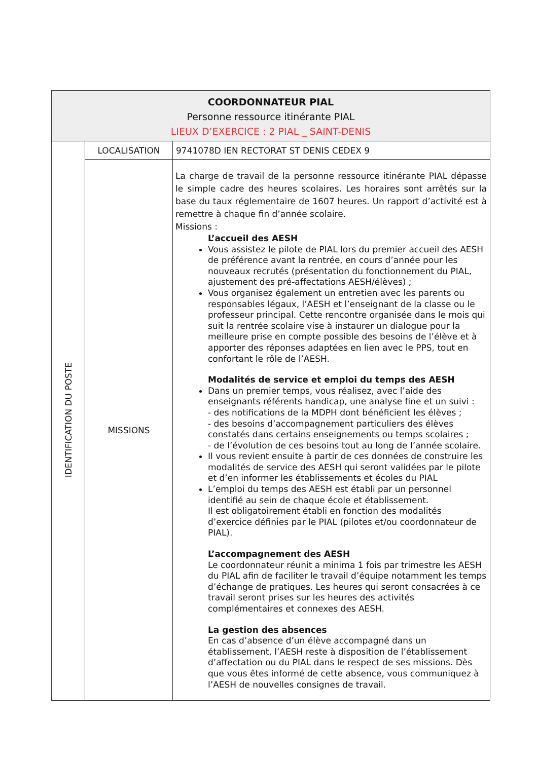| COORDONNATEUR PIAL Personne ressource itinérante PIAL LIEUX D’EXERCICE : 2 PIAL _ SAINT-DENIS | | |
| IDENTIFICATION DU POSTE | LOCALISATION | 9741078D IEN RECTORAT ST DENIS CEDEX 9 |
| | MISSIONS | La charge de travail de la personne ressource itinérante PIAL dépasse le simple cadre des heures scolaires. Les horaires sont arrêtés sur la base du taux réglementaire de 1607 heures. Un rapport d’activité est à remettre à chaque fin d’année scolaire. Missions : L’accueil des AESH Vous assistez le pilote de PIAL lors du premier accueil des AESH de préférence avant la rentrée, en cours d’année pour les nouveaux recrutés (présentation du fonctionnement du PIAL, ajustement des pré-affectations AESH/élèves) ; Vous organisez également un entretien avec les parents ou responsables légaux, l’AESH et l’enseignant de la classe ou le professeur principal. Cette rencontre organisée dans le mois qui suit la rentrée scolaire vise à instaurer un dialogue pour la meilleure prise en compte possible des besoins de l’élève et à apporter des réponses adaptées en lien avec le PPS, tout en confortant le rôle de l’AESH. Modalités de service et emploi du temps des AESH Dans un premier temps, vous réalisez, avec l’aide des enseignants référents handicap, une analyse fine et un suivi : - des notifications de la MDPH dont bénéficient les élèves ; - des besoins d’accompagnement particuliers des élèves constatés dans certains enseignements ou temps scolaires ; - de l’évolution de ces besoins tout au long de l’année scolaire. Il vous revient ensuite à partir de ces données de construire les modalités de service des AESH qui seront validées par le pilote et d’en informer les établissements et écoles du PIAL L’emploi du temps des AESH est établi par un personnel identifié au sein de chaque école et établissement. Il est obligatoirement établi en fonction des modalités d’exercice définies par le PIAL (pilotes et/ou coordonnateur de PIAL). L’accompagnement des AESH Le coordonnateur réunit a minima 1 fois par trimestre les AESH du PIAL afin de faciliter le travail d’équipe notamment les temps d’échange de pratiques. Les heures qui seront consacrées à ce travail seront prises sur les heures des activités complémentaires et connexes des AESH. La gestion des absences En cas d’absence d’un élève accompagné dans un établissement, l’AESH reste à disposition de l’établissement d’affectation ou du PIAL dans le respect de ses missions. Dès que vous êtes informé de cette absence, vous communiquez à l’AESH de nouvelles consignes de travail. |